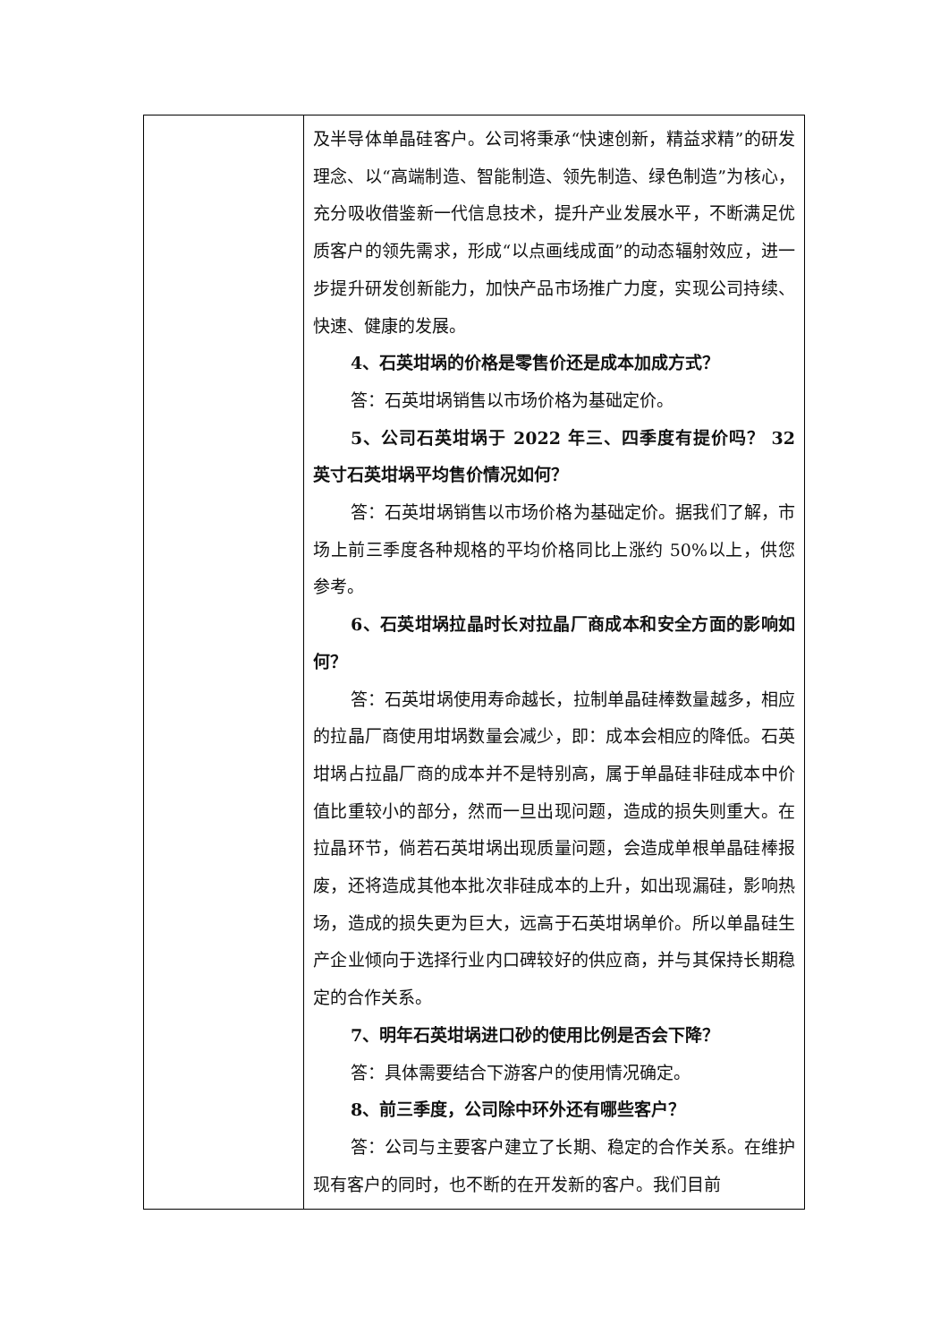| | 及半导体单晶硅客户。公司将秉承“快速创新，精益求精”的研发理念、以“高端制造、智能制造、领先制造、绿色制造”为核心，充分吸收借鉴新一代信息技术，提升产业发展水平，不断满足优质客户的领先需求，形成“以点画线成面”的动态辐射效应，进一步提升研发创新能力，加快产品市场推广力度，实现公司持续、快速、健康的发展。 4、石英坩埚的价格是零售价还是成本加成方式？ 答：石英坩埚销售以市场价格为基础定价。 5、公司石英坩埚于 2022 年三、四季度有提价吗？ 32 英寸石英坩埚平均售价情况如何？ 答：石英坩埚销售以市场价格为基础定价。据我们了解，市场上前三季度各种规格的平均价格同比上涨约 50%以上，供您参考。 6、石英坩埚拉晶时长对拉晶厂商成本和安全方面的影响如何？ 答：石英坩埚使用寿命越长，拉制单晶硅棒数量越多，相应的拉晶厂商使用坩埚数量会减少，即：成本会相应的降低。石英坩埚占拉晶厂商的成本并不是特别高，属于单晶硅非硅成本中价值比重较小的部分，然而一旦出现问题，造成的损失则重大。在拉晶环节，倘若石英坩埚出现质量问题，会造成单根单晶硅棒报废，还将造成其他本批次非硅成本的上升，如出现漏硅，影响热场，造成的损失更为巨大，远高于石英坩埚单价。所以单晶硅生产企业倾向于选择行业内口碑较好的供应商，并与其保持长期稳定的合作关系。 7、明年石英坩埚进口砂的使用比例是否会下降？ 答：具体需要结合下游客户的使用情况确定。 8、前三季度，公司除中环外还有哪些客户？ 答：公司与主要客户建立了长期、稳定的合作关系。在维护现有客户的同时，也不断的在开发新的客户。我们目前 |